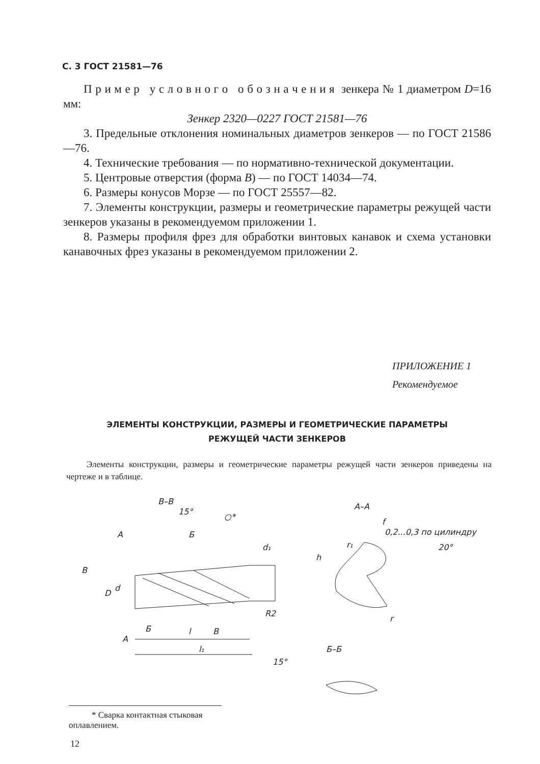С. 3 ГОСТ 21581—76
П р и м е р у с л о в н о г о о б о з н а ч е н и я зенкера № 1 диаметром D=16 мм:
Зенкер 2320—0227 ГОСТ 21581—76
3. Предельные отклонения номинальных диаметров зенкеров — по ГОСТ 21586—76.
4. Технические требования — по нормативно-технической документации.
5. Центровые отверстия (форма В) — по ГОСТ 14034—74.
6. Размеры конусов Морзе — по ГОСТ 25557—82.
7. Элементы конструкции, размеры и геометрические параметры режущей части зенкеров указаны в рекомендуемом приложении 1.
8. Размеры профиля фрез для обработки винтовых канавок и схема установки канавочных фрез указаны в рекомендуемом приложении 2.
ПРИЛОЖЕНИЕ 1
Рекомендуемое
ЭЛЕМЕНТЫ КОНСТРУКЦИИ, РАЗМЕРЫ И ГЕОМЕТРИЧЕСКИЕ ПАРАМЕТРЫ
РЕЖУЩЕЙ ЧАСТИ ЗЕНКЕРОВ
Элементы конструкции, размеры и геометрические параметры режущей части зенкеров приведены на чертеже и в таблице.
В–В
15°
А
Б
○*
В
d₁
D
d
R2
А
Б
l
В
l₁
А–А
f
0,2...0,3 по цилиндру
r₁
h
20°
r
Б–Б
15°
* Сварка контактная стыковая оплавлением.
12